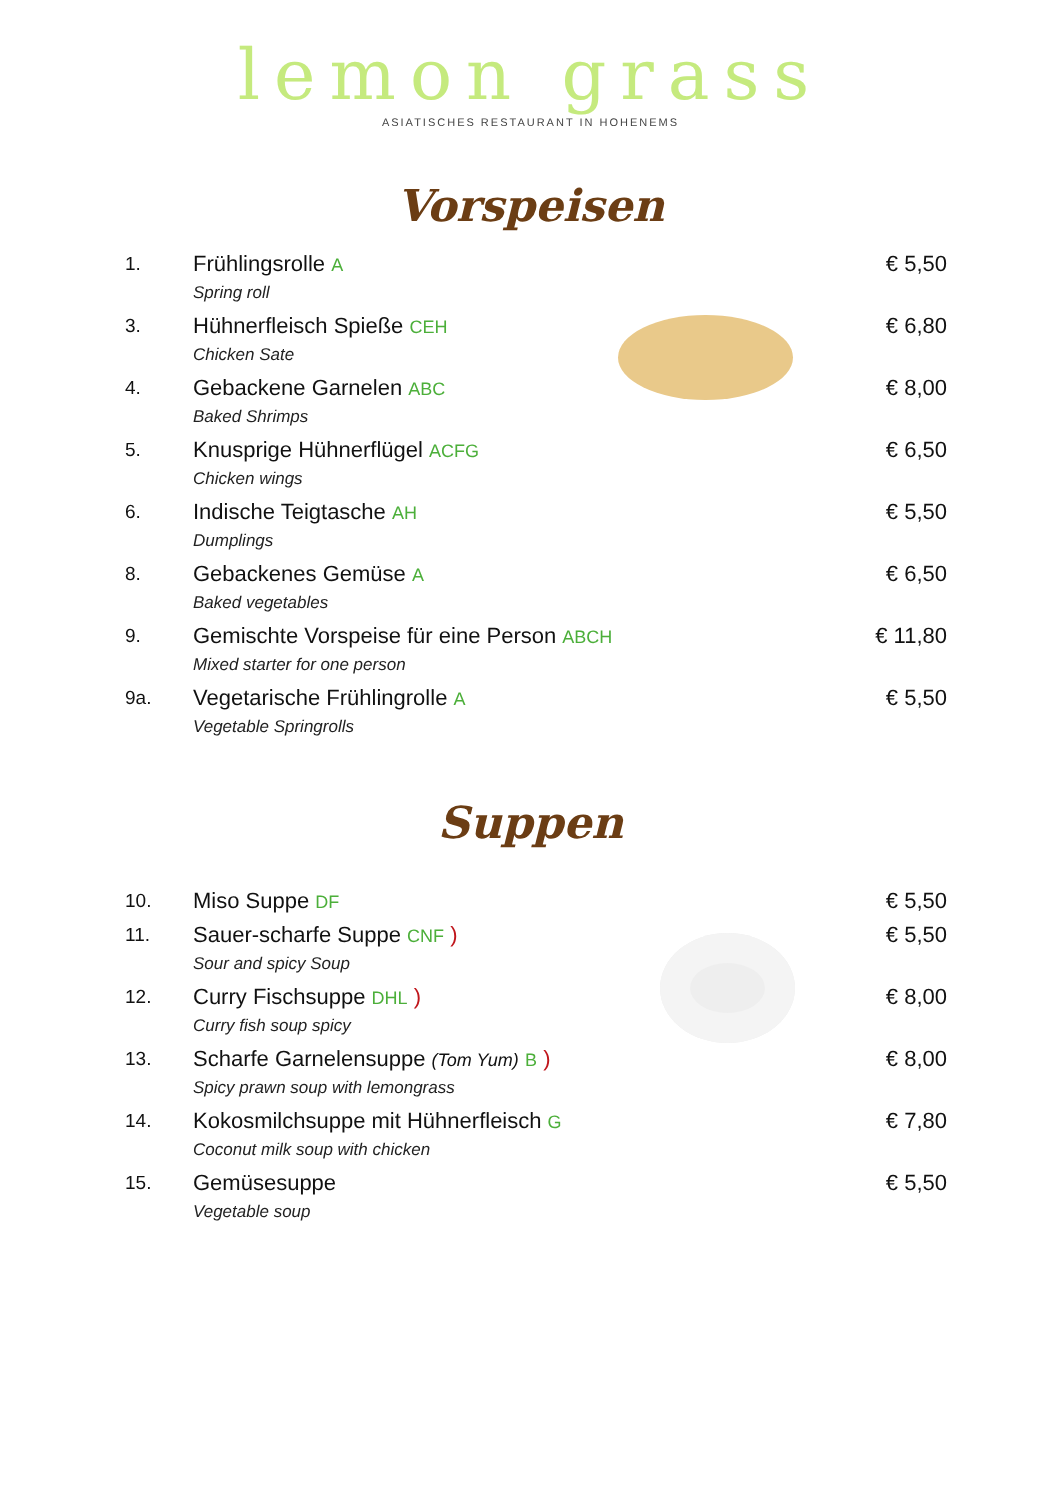lemon grass
ASIATISCHES RESTAURANT IN HOHENEMS
Vorspeisen
1.
Frühlingsrolle A
Spring roll
€ 5,50
3.
Hühnerfleisch Spieße CEH
Chicken Sate
€ 6,80
4.
Gebackene Garnelen ABC
Baked Shrimps
€ 8,00
5.
Knusprige Hühnerflügel ACFG
Chicken wings
€ 6,50
6.
Indische Teigtasche AH
Dumplings
€ 5,50
8.
Gebackenes Gemüse A
Baked vegetables
€ 6,50
9.
Gemischte Vorspeise für eine Person ABCH
Mixed starter for one person
€ 11,80
9a.
Vegetarische Frühlingrolle A
Vegetable Springrolls
€ 5,50
Suppen
10.
Miso Suppe DF
€ 5,50
11.
Sauer-scharfe Suppe CNF )
Sour and spicy Soup
€ 5,50
12.
Curry Fischsuppe DHL )
Curry fish soup spicy
€ 8,00
13.
Scharfe Garnelensuppe (Tom Yum) B )
Spicy prawn soup with lemongrass
€ 8,00
14.
Kokosmilchsuppe mit Hühnerfleisch G
Coconut milk soup with chicken
€ 7,80
15.
Gemüsesuppe
Vegetable soup
€ 5,50